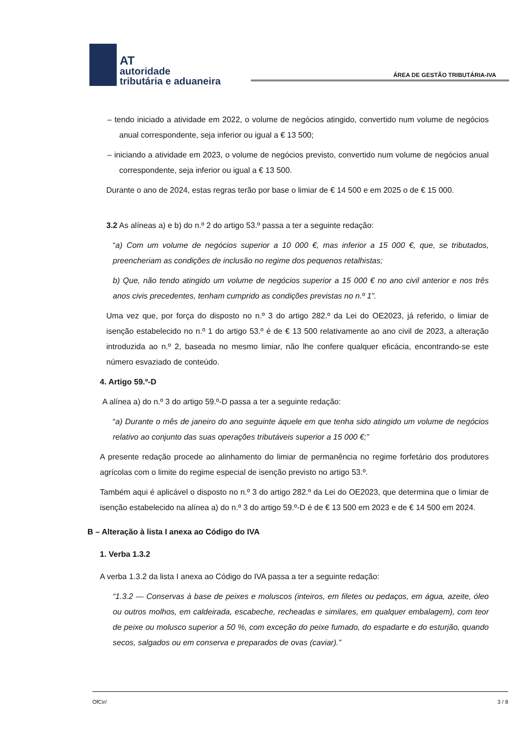AT
autoridade
tributária e aduaneira
ÁREA DE GESTÃO TRIBUTÁRIA-IVA
– tendo iniciado a atividade em 2022, o volume de negócios atingido, convertido num volume de negócios anual correspondente, seja inferior ou igual a € 13 500;
– iniciando a atividade em 2023, o volume de negócios previsto, convertido num volume de negócios anual correspondente, seja inferior ou igual a € 13 500.
Durante o ano de 2024, estas regras terão por base o limiar de € 14 500 e em 2025 o de € 15 000.
3.2 As alíneas a) e b) do n.º 2 do artigo 53.º passa a ter a seguinte redação:
“a) Com um volume de negócios superior a 10 000 €, mas inferior a 15 000 €, que, se tributados, preencheriam as condições de inclusão no regime dos pequenos retalhistas;
b) Que, não tendo atingido um volume de negócios superior a 15 000 € no ano civil anterior e nos três anos civis precedentes, tenham cumprido as condições previstas no n.º 1”.
Uma vez que, por força do disposto no n.º 3 do artigo 282.º da Lei do OE2023, já referido, o limiar de isenção estabelecido no n.º 1 do artigo 53.º é de € 13 500 relativamente ao ano civil de 2023, a alteração introduzida ao n.º 2, baseada no mesmo limiar, não lhe confere qualquer eficácia, encontrando-se este número esvaziado de conteúdo.
4. Artigo 59.º-D
A alínea a) do n.º 3 do artigo 59.º-D passa a ter a seguinte redação:
“a) Durante o mês de janeiro do ano seguinte àquele em que tenha sido atingido um volume de negócios relativo ao conjunto das suas operações tributáveis superior a 15 000 €;”
A presente redação procede ao alinhamento do limiar de permanência no regime forfetário dos produtores agrícolas com o limite do regime especial de isenção previsto no artigo 53.º.
Também aqui é aplicável o disposto no n.º 3 do artigo 282.º da Lei do OE2023, que determina que o limiar de isenção estabelecido na alínea a) do n.º 3 do artigo 59.º-D é de € 13 500 em 2023 e de € 14 500 em 2024.
B – Alteração à lista I anexa ao Código do IVA
1. Verba 1.3.2
A verba 1.3.2 da lista I anexa ao Código do IVA passa a ter a seguinte redação:
“1.3.2 — Conservas à base de peixes e moluscos (inteiros, em filetes ou pedaços, em água, azeite, óleo ou outros molhos, em caldeirada, escabeche, recheadas e similares, em qualquer embalagem), com teor de peixe ou molusco superior a 50 %, com exceção do peixe fumado, do espadarte e do esturjão, quando secos, salgados ou em conserva e preparados de ovas (caviar).”
OfCir/ 3 / 8